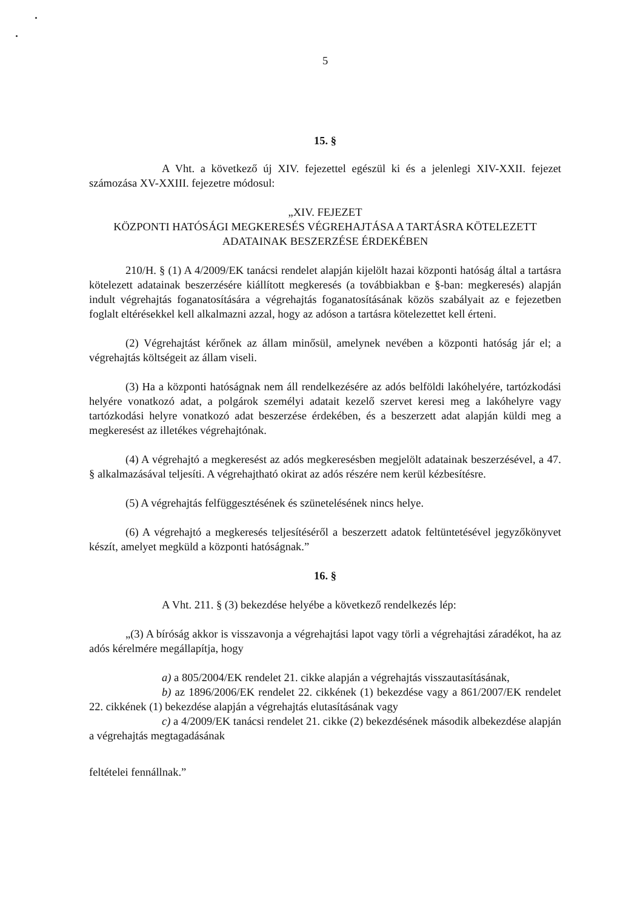5
15. §
A Vht. a következő új XIV. fejezettel egészül ki és a jelenlegi XIV-XXII. fejezet számozása XV-XXIII. fejezetre módosul:
„XIV. FEJEZET
KÖZPONTI HATÓSÁGI MEGKERESÉS VÉGREHAJTÁSA A TARTÁSRA KÖTELEZETT ADATAINAK BESZERZÉSE ÉRDEKÉBEN
210/H. § (1) A 4/2009/EK tanácsi rendelet alapján kijelölt hazai központi hatóság által a tartásra kötelezett adatainak beszerzésére kiállított megkeresés (a továbbiakban e §-ban: megkeresés) alapján indult végrehajtás foganatosítására a végrehajtás foganatosításának közös szabályait az e fejezetben foglalt eltérésekkel kell alkalmazni azzal, hogy az adóson a tartásra kötelezettet kell érteni.
(2) Végrehajtást kérőnek az állam minősül, amelynek nevében a központi hatóság jár el; a végrehajtás költségeit az állam viseli.
(3) Ha a központi hatóságnak nem áll rendelkezésére az adós belföldi lakóhelyére, tartózkodási helyére vonatkozó adat, a polgárok személyi adatait kezelő szervet keresi meg a lakóhelyre vagy tartózkodási helyre vonatkozó adat beszerzése érdekében, és a beszerzett adat alapján küldi meg a megkeresést az illetékes végrehajtónak.
(4) A végrehajtó a megkeresést az adós megkeresésben megjelölt adatainak beszerzésével, a 47. § alkalmazásával teljesíti. A végrehajtható okirat az adós részére nem kerül kézbesítésre.
(5) A végrehajtás felfüggesztésének és szünetelésének nincs helye.
(6) A végrehajtó a megkeresés teljesítéséről a beszerzett adatok feltüntetésével jegyzőkönyvet készít, amelyet megküld a központi hatóságnak.”
16. §
A Vht. 211. § (3) bekezdése helyébe a következő rendelkezés lép:
„(3) A bíróság akkor is visszavonja a végrehajtási lapot vagy törli a végrehajtási záradékot, ha az adós kérelmére megállapítja, hogy
a) a 805/2004/EK rendelet 21. cikke alapján a végrehajtás visszautasításának,
b) az 1896/2006/EK rendelet 22. cikkének (1) bekezdése vagy a 861/2007/EK rendelet 22. cikkének (1) bekezdése alapján a végrehajtás elutasításának vagy
c) a 4/2009/EK tanácsi rendelet 21. cikke (2) bekezdésének második albekezdése alapján a végrehajtás megtagadásának
feltételei fennállnak.”